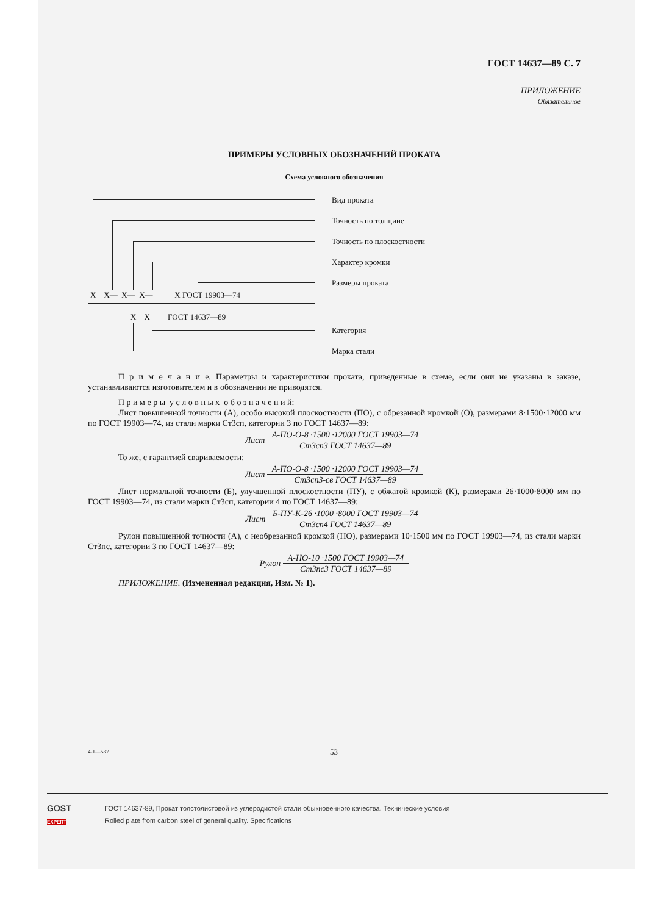ГОСТ 14637—89 С. 7
ПРИЛОЖЕНИЕ
Обязательное
ПРИМЕРЫ УСЛОВНЫХ ОБОЗНАЧЕНИЙ ПРОКАТА
Схема условного обозначения
Вид проката
Точность по толщине
Точность по плоскостности
Характер кромки
Размеры проката
X X— X— X— X ГОСТ 19903—74
X X ГОСТ 14637—89
Категория
Марка стали
П р и м е ч а н и е. Параметры и характеристики проката, приведенные в схеме, если они не указаны в заказе, устанавливаются изготовителем и в обозначении не приводятся.
П р и м е р ы у с л о в н ы х о б о з н а ч е н и й:
Лист повышенной точности (А), особо высокой плоскостности (ПО), с обрезанной кромкой (О), размерами 8·1500·12000 мм по ГОСТ 19903—74, из стали марки Ст3сп, категории 3 по ГОСТ 14637—89:
Лист
А-ПО-О-8 ·1500 ·12000 ГОСТ 19903—74
Ст3сп3 ГОСТ 14637—89
То же, с гарантией свариваемости:
Лист
А-ПО-О-8 ·1500 ·12000 ГОСТ 19903—74
Ст3сп3-св ГОСТ 14637—89
Лист нормальной точности (Б), улучшенной плоскостности (ПУ), с обжатой кромкой (К), размерами 26·1000·8000 мм по ГОСТ 19903—74, из стали марки Ст3сп, категории 4 по ГОСТ 14637—89:
Лист
Б-ПУ-К-26 ·1000 ·8000 ГОСТ 19903—74
Ст3сп4 ГОСТ 14637—89
Рулон повышенной точности (А), с необрезанной кромкой (НО), размерами 10·1500 мм по ГОСТ 19903—74, из стали марки Ст3пс, категории 3 по ГОСТ 14637—89:
Рулон
А-НО-10 ·1500 ГОСТ 19903—74
Ст3пс3 ГОСТ 14637—89
ПРИЛОЖЕНИЕ. (Измененная редакция, Изм. № 1).
4-1—587 53
GOST
EXPERT
ГОСТ 14637-89, Прокат толстолистовой из углеродистой стали обыкновенного качества. Технические условия
Rolled plate from carbon steel of general quality. Specifications